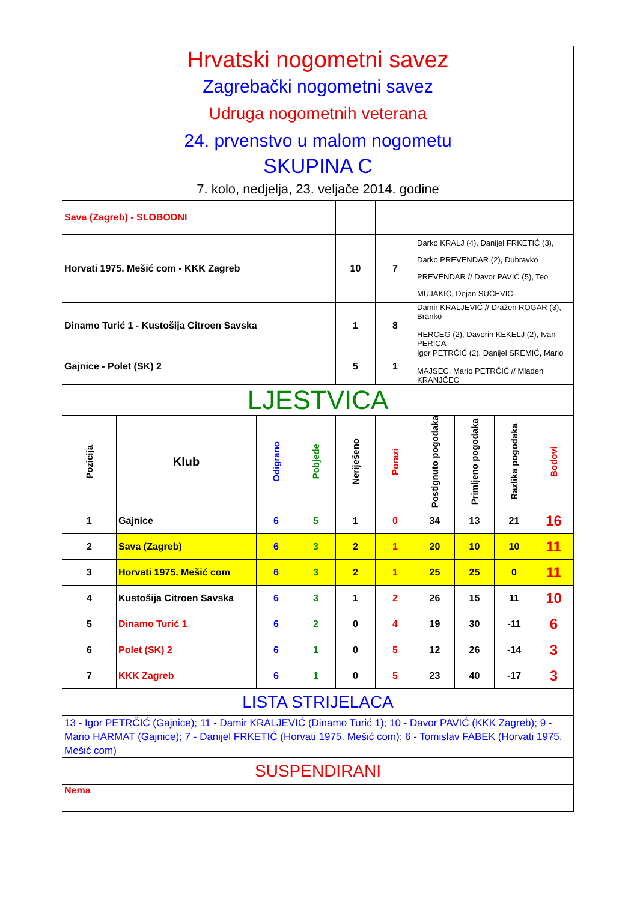| Hrvatski nogometni savez | | | | | | | | | |
| Zagrebački nogometni savez | | | | | | | | | |
| Udruga nogometnih veterana | | | | | | | | | |
| 24. prvenstvo u malom nogometu | | | | | | | | | |
| SKUPINA C | | | | | | | | | |
| 7. kolo, nedjelja, 23. veljače 2014. godine | | | | | | | | | |
| Sava (Zagreb) - SLOBODNI | | | | | | | | | |
| Horvati 1975. Mešić com - KKK Zagreb | | | | 10 | 7 | Darko KRALJ (4), Danijel FRKETIĆ (3), Darko PREVENDAR (2), Dubravko PREVENDAR // Davor PAVIĆ (5), Teo MUJAKIĆ, Dejan SUČEVIĆ | | | |
| Dinamo Turić 1 - Kustošija Citroen Savska | | | | 1 | 8 | Damir KRALJEVIĆ // Dražen ROGAR (3), Branko HERCEG (2), Davorin KEKELJ (2), Ivan PERICA | | | |
| Gajnice - Polet (SK) 2 | | | | 5 | 1 | Igor PETRČIĆ (2), Danijel SREMIĆ, Mario MAJSEC, Mario PETRČIĆ // Mladen KRANJČEC | | | |
| LJESTVICA | | | | | | | | | |
| Pozicija | Klub | Odigrano | Pobjede | Neriješeno | Porazi | Postignuto pogodaka | Primljeno pogodaka | Razlika pogodaka | Bodovi |
| 1 | Gajnice | 6 | 5 | 1 | 0 | 34 | 13 | 21 | 16 |
| 2 | Sava (Zagreb) | 6 | 3 | 2 | 1 | 20 | 10 | 10 | 11 |
| 3 | Horvati 1975. Mešić com | 6 | 3 | 2 | 1 | 25 | 25 | 0 | 11 |
| 4 | Kustošija Citroen Savska | 6 | 3 | 1 | 2 | 26 | 15 | 11 | 10 |
| 5 | Dinamo Turić 1 | 6 | 2 | 0 | 4 | 19 | 30 | -11 | 6 |
| 6 | Polet (SK) 2 | 6 | 1 | 0 | 5 | 12 | 26 | -14 | 3 |
| 7 | KKK Zagreb | 6 | 1 | 0 | 5 | 23 | 40 | -17 | 3 |
| LISTA STRIJELACA | | | | | | | | | |
| 13 - Igor PETRČIĆ (Gajnice); 11 - Damir KRALJEVIĆ (Dinamo Turić 1); 10 - Davor PAVIĆ (KKK Zagreb); 9 - Mario HARMAT (Gajnice); 7 - Danijel FRKETIĆ (Horvati 1975. Mešić com); 6 - Tomislav FABEK (Horvati 1975. Mešić com) | | | | | | | | | |
| SUSPENDIRANI | | | | | | | | | |
| Nema | | | | | | | | | |